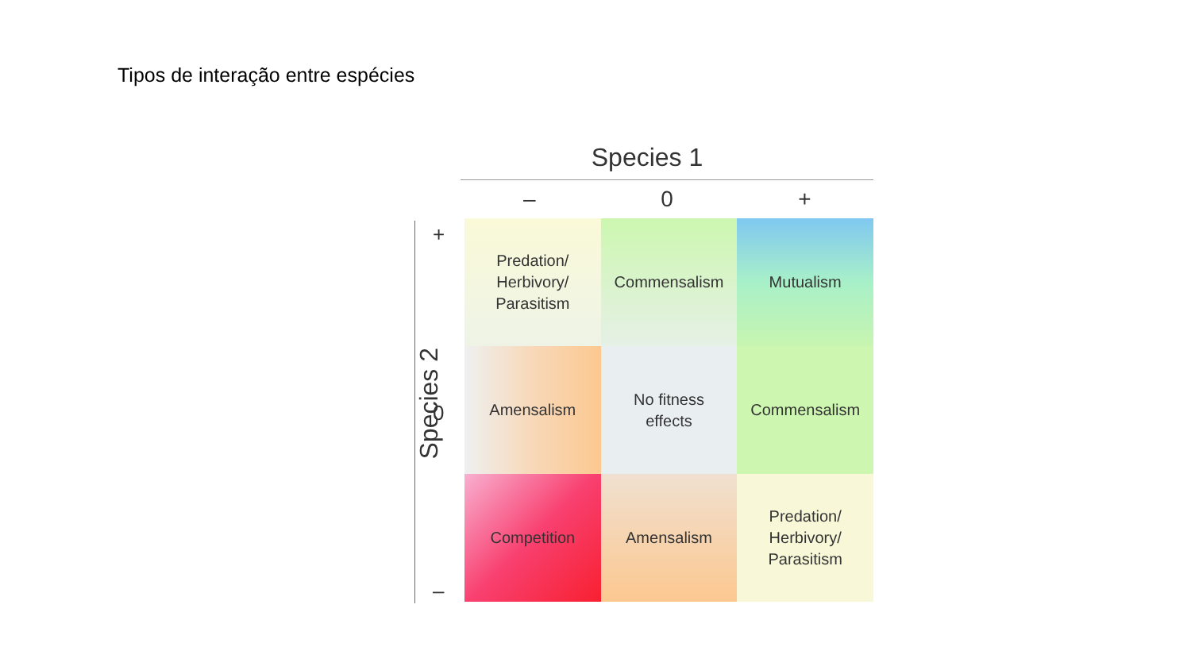Tipos de interação entre espécies
Species 1
– 0 +
Species 2
+
0
–
Predation/
Herbivory/
Parasitism
Commensalism
Mutualism
Amensalism
No fitness
effects
Commensalism
Competition
Amensalism
Predation/
Herbivory/
Parasitism